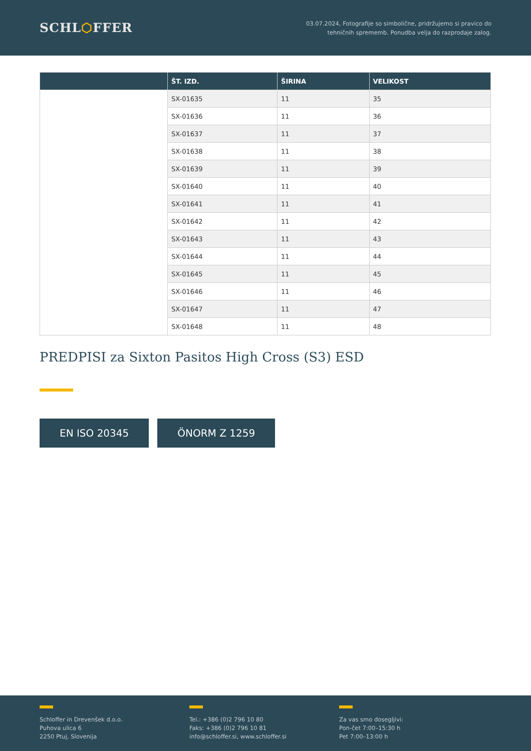SCHL⬡FFER
03.07.2024, Fotografije so simbolične, pridržujemo si pravico do
tehničnih sprememb. Ponudba velja do razprodaje zalog.
| | ŠT. IZD. | ŠIRINA | VELIKOST |
| --- | --- | --- | --- |
| | SX-01635 | 11 | 35 |
| | SX-01636 | 11 | 36 |
| | SX-01637 | 11 | 37 |
| | SX-01638 | 11 | 38 |
| | SX-01639 | 11 | 39 |
| | SX-01640 | 11 | 40 |
| | SX-01641 | 11 | 41 |
| | SX-01642 | 11 | 42 |
| | SX-01643 | 11 | 43 |
| | SX-01644 | 11 | 44 |
| | SX-01645 | 11 | 45 |
| | SX-01646 | 11 | 46 |
| | SX-01647 | 11 | 47 |
| | SX-01648 | 11 | 48 |
PREDPISI za Sixton Pasitos High Cross (S3) ESD
EN ISO 20345 ÖNORM Z 1259
Schloffer in Drevenšek d.o.o.
Puhova ulica 6
2250 Ptuj, Slovenija
Tel.: +386 (0)2 796 10 80
Faks: +386 (0)2 796 10 81
info@schloffer.si, www.schloffer.si
Za vas smo dosegljivi:
Pon-čet 7:00–15:30 h
Pet 7:00–13:00 h